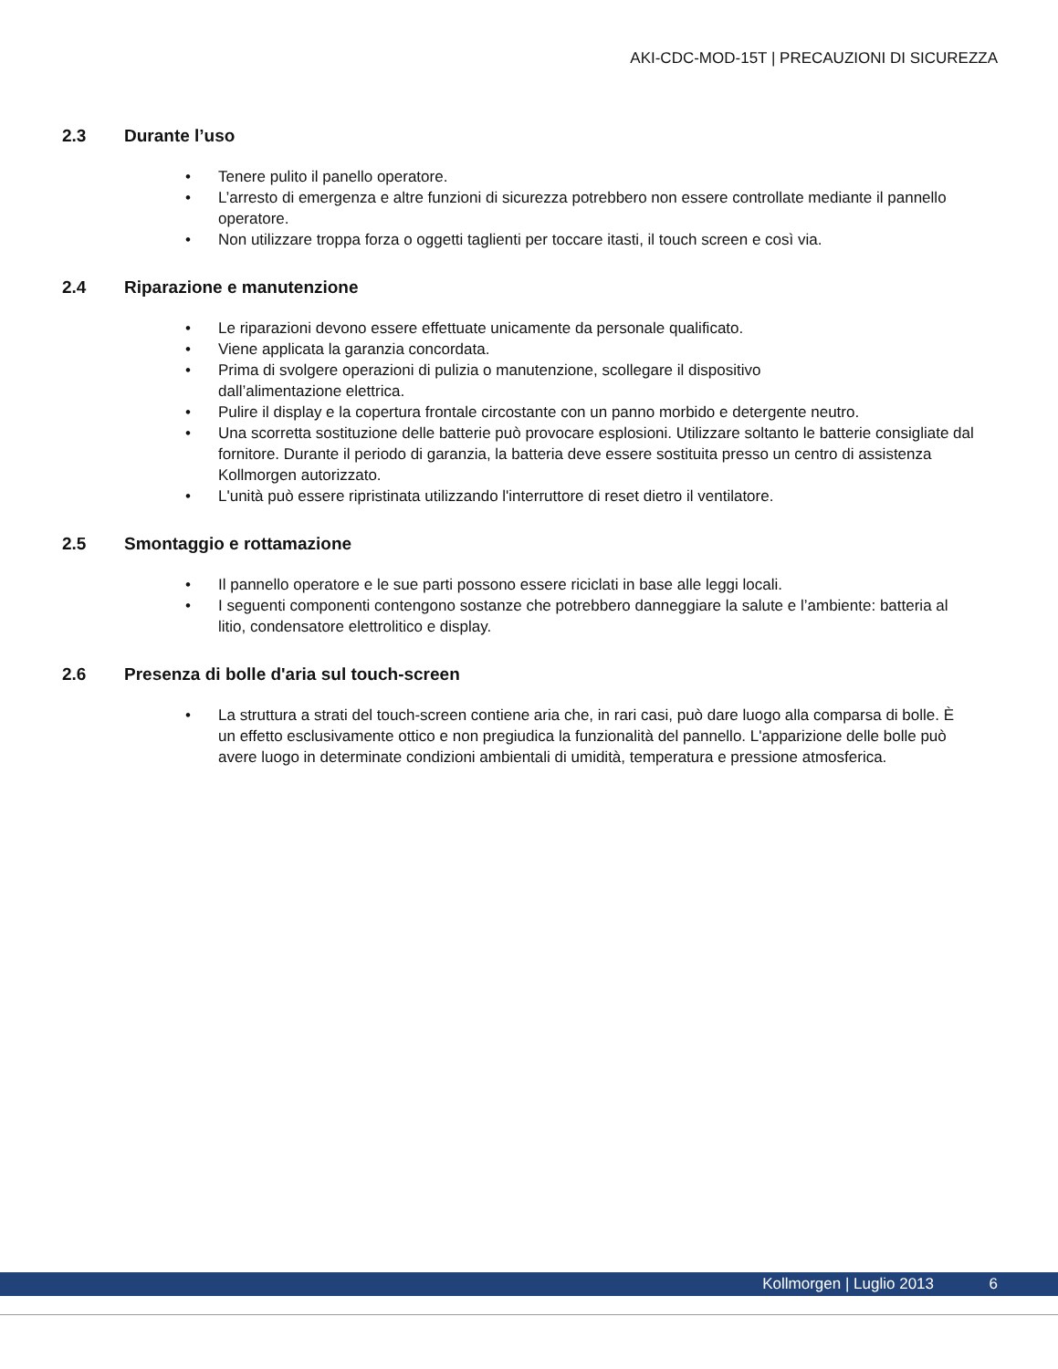AKI-CDC-MOD-15T | PRECAUZIONI DI SICUREZZA
2.3 Durante l’uso
Tenere pulito il panello operatore.
L’arresto di emergenza e altre funzioni di sicurezza potrebbero non essere controllate mediante il pannello operatore.
Non utilizzare troppa forza o oggetti taglienti per toccare itasti, il touch screen e così via.
2.4 Riparazione e manutenzione
Le riparazioni devono essere effettuate unicamente da personale qualificato.
Viene applicata la garanzia concordata.
Prima di svolgere operazioni di pulizia o manutenzione, scollegare il dispositivo
dall’alimentazione elettrica.
Pulire il display e la copertura frontale circostante con un panno morbido e detergente neutro.
Una scorretta sostituzione delle batterie può provocare esplosioni. Utilizzare soltanto le batterie consigliate dal fornitore. Durante il periodo di garanzia, la batteria deve essere sostituita presso un centro di assistenza Kollmorgen autorizzato.
L'unità può essere ripristinata utilizzando l'interruttore di reset dietro il ventilatore.
2.5 Smontaggio e rottamazione
Il pannello operatore e le sue parti possono essere riciclati in base alle leggi locali.
I seguenti componenti contengono sostanze che potrebbero danneggiare la salute e l’ambiente: batteria al litio, condensatore elettrolitico e display.
2.6 Presenza di bolle d'aria sul touch-screen
La struttura a strati del touch-screen contiene aria che, in rari casi, può dare luogo alla comparsa di bolle. È un effetto esclusivamente ottico e non pregiudica la funzionalità del pannello. L'apparizione delle bolle può avere luogo in determinate condizioni ambientali di umidità, temperatura e pressione atmosferica.
Kollmorgen | Luglio 2013 6